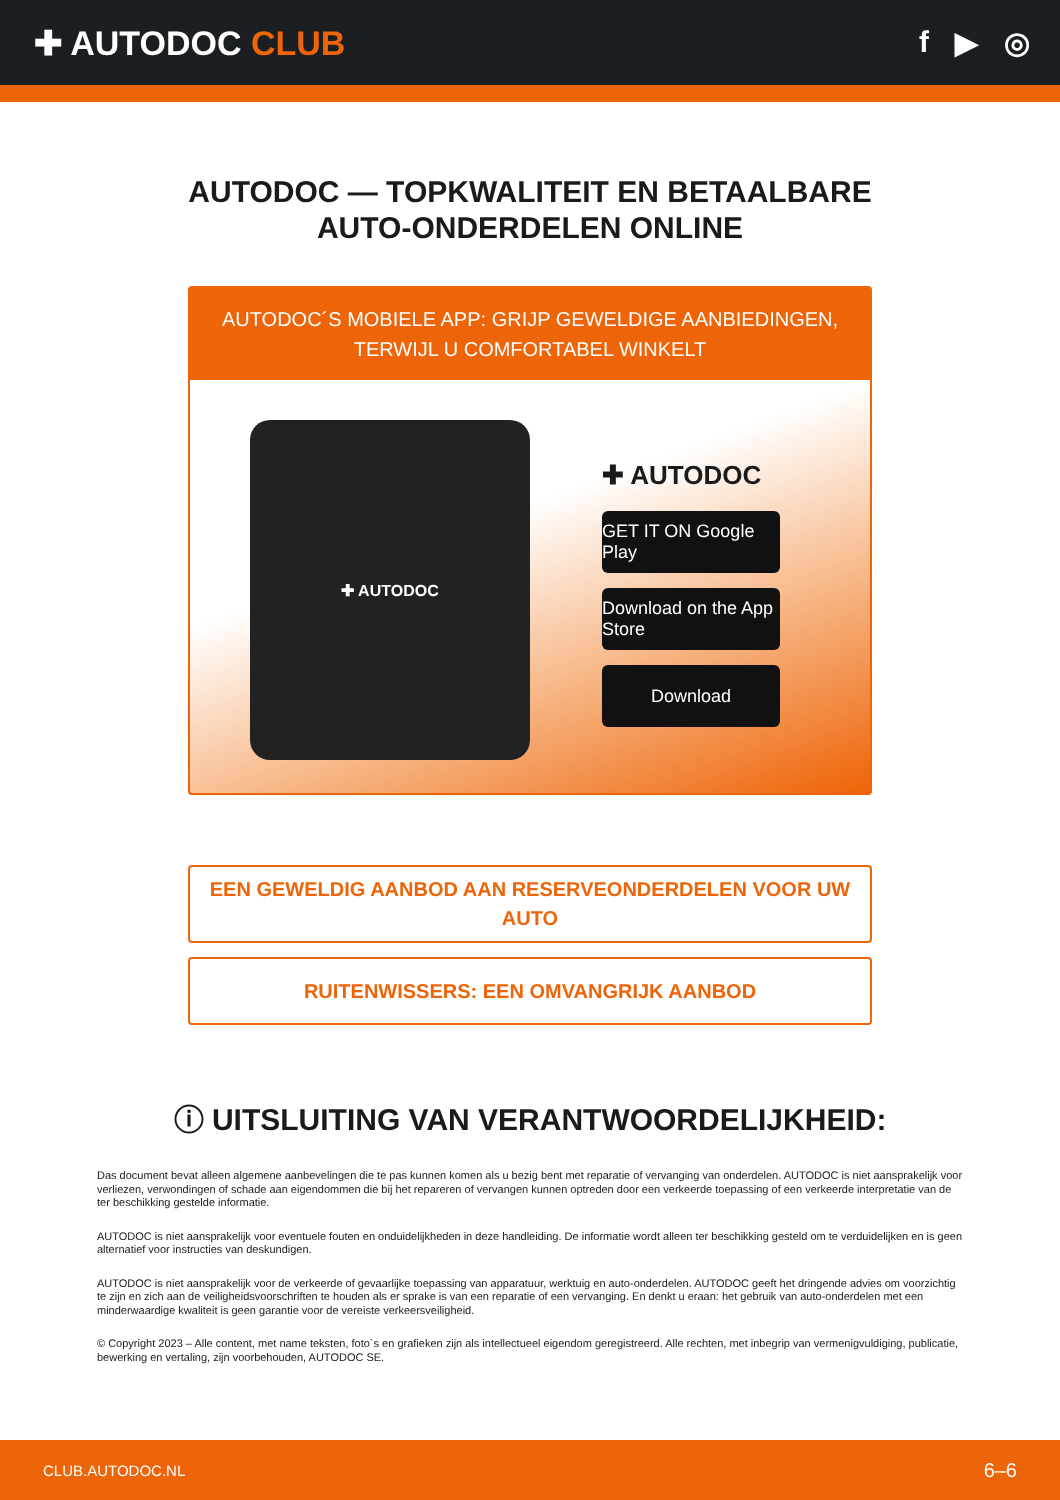✚ AUTODOC CLUB f ▶ ◎
AUTODOC — TOPKWALITEIT EN BETAALBARE AUTO-ONDERDELEN ONLINE
AUTODOC´S MOBIELE APP: GRIJP GEWELDIGE AANBIEDINGEN, TERWIJL U COMFORTABEL WINKELT
✚ AUTODOC
✚ AUTODOC
GET IT ON Google Play
Download on the App Store
Download
EEN GEWELDIG AANBOD AAN RESERVEONDERDELEN VOOR UW AUTO
RUITENWISSERS: EEN OMVANGRIJK AANBOD
ⓘ UITSLUITING VAN VERANTWOORDELIJKHEID:
Das document bevat alleen algemene aanbevelingen die te pas kunnen komen als u bezig bent met reparatie of vervanging van onderdelen. AUTODOC is niet aansprakelijk voor verliezen, verwondingen of schade aan eigendommen die bij het repareren of vervangen kunnen optreden door een verkeerde toepassing of een verkeerde interpretatie van de ter beschikking gestelde informatie.
AUTODOC is niet aansprakelijk voor eventuele fouten en onduidelijkheden in deze handleiding. De informatie wordt alleen ter beschikking gesteld om te verduidelijken en is geen alternatief voor instructies van deskundigen.
AUTODOC is niet aansprakelijk voor de verkeerde of gevaarlijke toepassing van apparatuur, werktuig en auto-onderdelen. AUTODOC geeft het dringende advies om voorzichtig te zijn en zich aan de veiligheidsvoorschriften te houden als er sprake is van een reparatie of een vervanging. En denkt u eraan: het gebruik van auto-onderdelen met een minderwaardige kwaliteit is geen garantie voor de vereiste verkeersveiligheid.
© Copyright 2023 – Alle content, met name teksten, foto`s en grafieken zijn als intellectueel eigendom geregistreerd. Alle rechten, met inbegrip van vermenigvuldiging, publicatie, bewerking en vertaling, zijn voorbehouden, AUTODOC SE.
CLUB.AUTODOC.NL 6–6